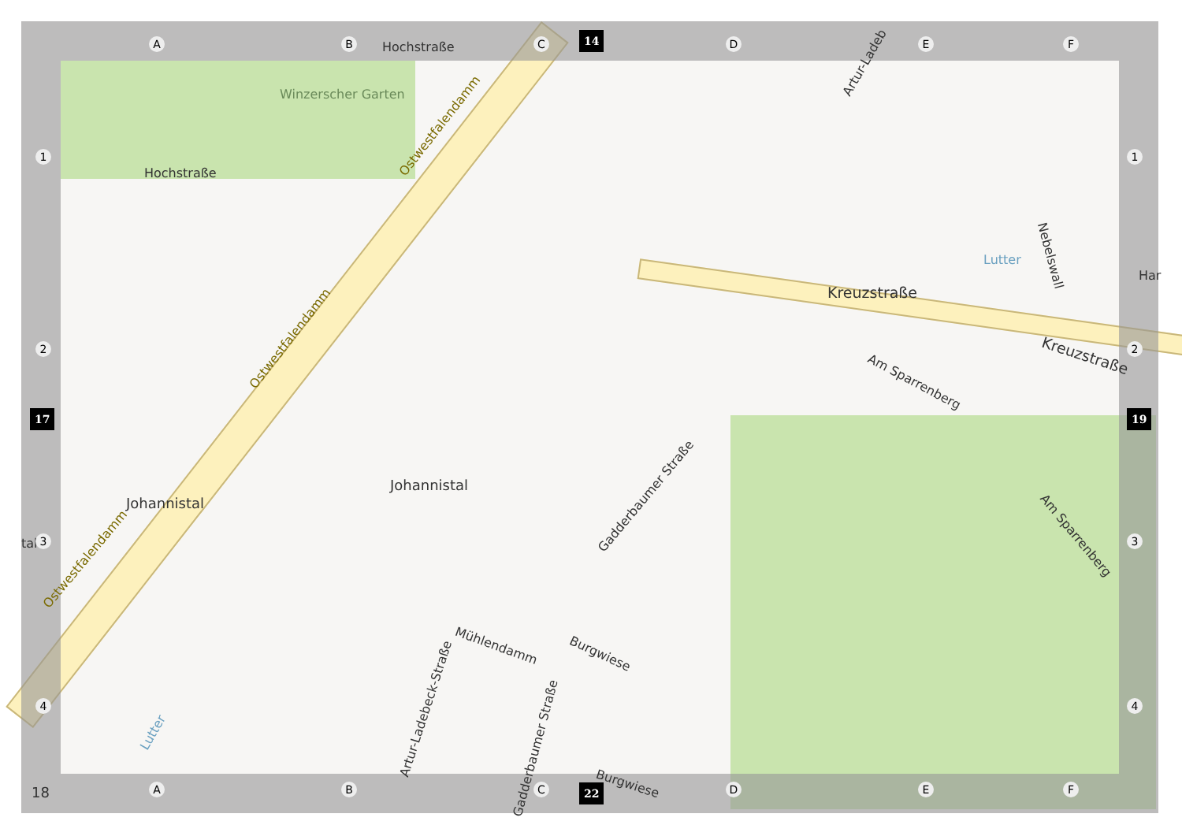Winzerscher Garten
Hochstraße
Hochstraße
Ostwestfalendamm
Ostwestfalendamm
Ostwestfalendamm
Artur-Ladeb
Kreuzstraße
Kreuzstraße
Lutter Nebelswall
Har
Am Sparrenberg
Am Sparrenberg
Johannistal
Johannistal
Gadderbaumer Straße
Artur-Ladebeck-Straße
Mühlendamm
Burgwiese
Burgwiese
Gadderbaumer Straße
Lutter
tal
A B C D E F
A B C D E F
1
2
3
4
1
2
3
4
14
22
17 19
18